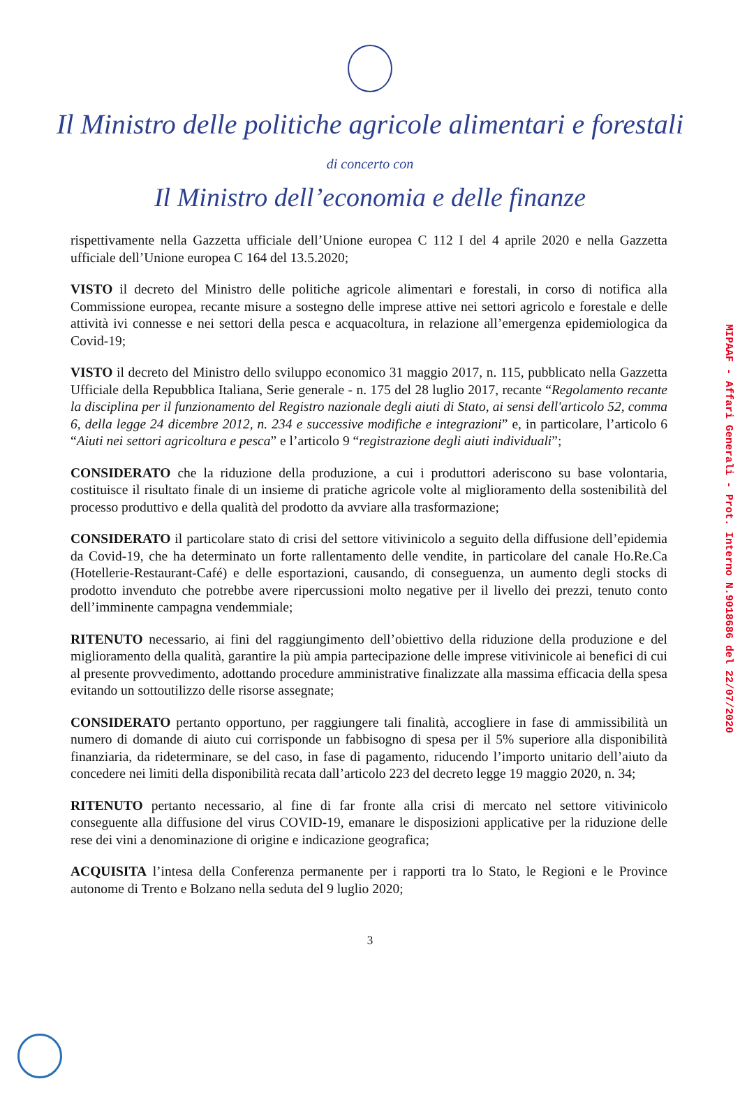Il Ministro delle politiche agricole alimentari e forestali
di concerto con
Il Ministro dell’economia e delle finanze
rispettivamente nella Gazzetta ufficiale dell’Unione europea C 112 I del 4 aprile 2020 e nella Gazzetta ufficiale dell’Unione europea C 164 del 13.5.2020;
VISTO il decreto del Ministro delle politiche agricole alimentari e forestali, in corso di notifica alla Commissione europea, recante misure a sostegno delle imprese attive nei settori agricolo e forestale e delle attività ivi connesse e nei settori della pesca e acquacoltura, in relazione all’emergenza epidemiologica da Covid-19;
VISTO il decreto del Ministro dello sviluppo economico 31 maggio 2017, n. 115, pubblicato nella Gazzetta Ufficiale della Repubblica Italiana, Serie generale - n. 175 del 28 luglio 2017, recante “Regolamento recante la disciplina per il funzionamento del Registro nazionale degli aiuti di Stato, ai sensi dell'articolo 52, comma 6, della legge 24 dicembre 2012, n. 234 e successive modifiche e integrazioni” e, in particolare, l’articolo 6 “Aiuti nei settori agricoltura e pesca” e l’articolo 9 “registrazione degli aiuti individuali”;
CONSIDERATO che la riduzione della produzione, a cui i produttori aderiscono su base volontaria, costituisce il risultato finale di un insieme di pratiche agricole volte al miglioramento della sostenibilità del processo produttivo e della qualità del prodotto da avviare alla trasformazione;
CONSIDERATO il particolare stato di crisi del settore vitivinicolo a seguito della diffusione dell’epidemia da Covid-19, che ha determinato un forte rallentamento delle vendite, in particolare del canale Ho.Re.Ca (Hotellerie-Restaurant-Café) e delle esportazioni, causando, di conseguenza, un aumento degli stocks di prodotto invenduto che potrebbe avere ripercussioni molto negative per il livello dei prezzi, tenuto conto dell’imminente campagna vendemmiale;
RITENUTO necessario, ai fini del raggiungimento dell’obiettivo della riduzione della produzione e del miglioramento della qualità, garantire la più ampia partecipazione delle imprese vitivinicole ai benefici di cui al presente provvedimento, adottando procedure amministrative finalizzate alla massima efficacia della spesa evitando un sottoutilizzo delle risorse assegnate;
CONSIDERATO pertanto opportuno, per raggiungere tali finalità, accogliere in fase di ammissibilità un numero di domande di aiuto cui corrisponde un fabbisogno di spesa per il 5% superiore alla disponibilità finanziaria, da rideterminare, se del caso, in fase di pagamento, riducendo l’importo unitario dell’aiuto da concedere nei limiti della disponibilità recata dall’articolo 223 del decreto legge 19 maggio 2020, n. 34;
RITENUTO pertanto necessario, al fine di far fronte alla crisi di mercato nel settore vitivinicolo conseguente alla diffusione del virus COVID-19, emanare le disposizioni applicative per la riduzione delle rese dei vini a denominazione di origine e indicazione geografica;
ACQUISITA l’intesa della Conferenza permanente per i rapporti tra lo Stato, le Regioni e le Province autonome di Trento e Bolzano nella seduta del 9 luglio 2020;
3
MIPAAF - Affari Generali - Prot. Interno N.9018686 del 22/07/2020